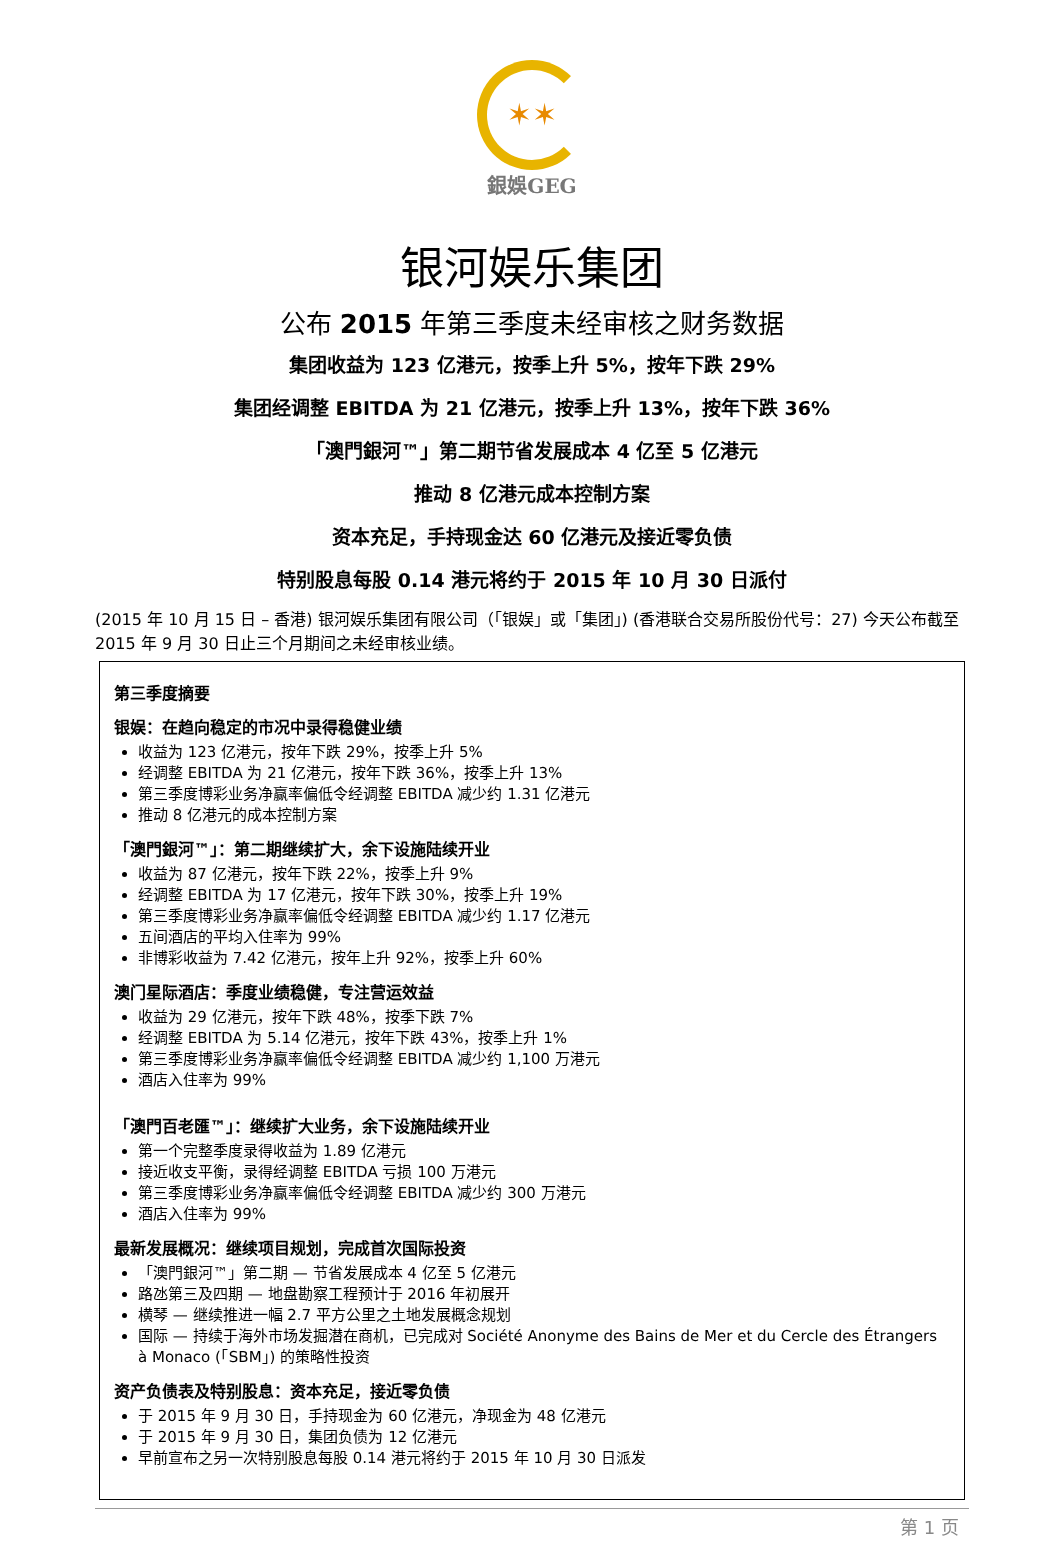✶✶
銀娛GEG
银河娱乐集团
公布 2015 年第三季度未经审核之财务数据
集团收益为 123 亿港元，按季上升 5%，按年下跌 29%
集团经调整 EBITDA 为 21 亿港元，按季上升 13%，按年下跌 36%
「澳門銀河™」第二期节省发展成本 4 亿至 5 亿港元
推动 8 亿港元成本控制方案
资本充足，手持现金达 60 亿港元及接近零负债
特别股息每股 0.14 港元将约于 2015 年 10 月 30 日派付
(2015 年 10 月 15 日 – 香港) 银河娱乐集团有限公司（「银娱」或「集团」) (香港联合交易所股份代号：27) 今天公布截至 2015 年 9 月 30 日止三个月期间之未经审核业绩。
第三季度摘要
银娱：在趋向稳定的市况中录得稳健业绩
收益为 123 亿港元，按年下跌 29%，按季上升 5%
经调整 EBITDA 为 21 亿港元，按年下跌 36%，按季上升 13%
第三季度博彩业务净赢率偏低令经调整 EBITDA 减少约 1.31 亿港元
推动 8 亿港元的成本控制方案
「澳門銀河™」：第二期继续扩大，余下设施陆续开业
收益为 87 亿港元，按年下跌 22%，按季上升 9%
经调整 EBITDA 为 17 亿港元，按年下跌 30%，按季上升 19%
第三季度博彩业务净赢率偏低令经调整 EBITDA 减少约 1.17 亿港元
五间酒店的平均入住率为 99%
非博彩收益为 7.42 亿港元，按年上升 92%，按季上升 60%
澳门星际酒店：季度业绩稳健，专注营运效益
收益为 29 亿港元，按年下跌 48%，按季下跌 7%
经调整 EBITDA 为 5.14 亿港元，按年下跌 43%，按季上升 1%
第三季度博彩业务净赢率偏低令经调整 EBITDA 减少约 1,100 万港元
酒店入住率为 99%
「澳門百老匯™」：继续扩大业务，余下设施陆续开业
第一个完整季度录得收益为 1.89 亿港元
接近收支平衡，录得经调整 EBITDA 亏损 100 万港元
第三季度博彩业务净赢率偏低令经调整 EBITDA 减少约 300 万港元
酒店入住率为 99%
最新发展概况：继续项目规划，完成首次国际投资
「澳門銀河™」第二期 — 节省发展成本 4 亿至 5 亿港元
路氹第三及四期 — 地盘勘察工程预计于 2016 年初展开
横琴 — 继续推进一幅 2.7 平方公里之土地发展概念规划
国际 — 持续于海外市场发掘潜在商机，已完成对 Société Anonyme des Bains de Mer et du Cercle des Étrangers à Monaco (「SBM」) 的策略性投资
资产负债表及特别股息：资本充足，接近零负债
于 2015 年 9 月 30 日，手持现金为 60 亿港元，净现金为 48 亿港元
于 2015 年 9 月 30 日，集团负债为 12 亿港元
早前宣布之另一次特别股息每股 0.14 港元将约于 2015 年 10 月 30 日派发
第 1 页